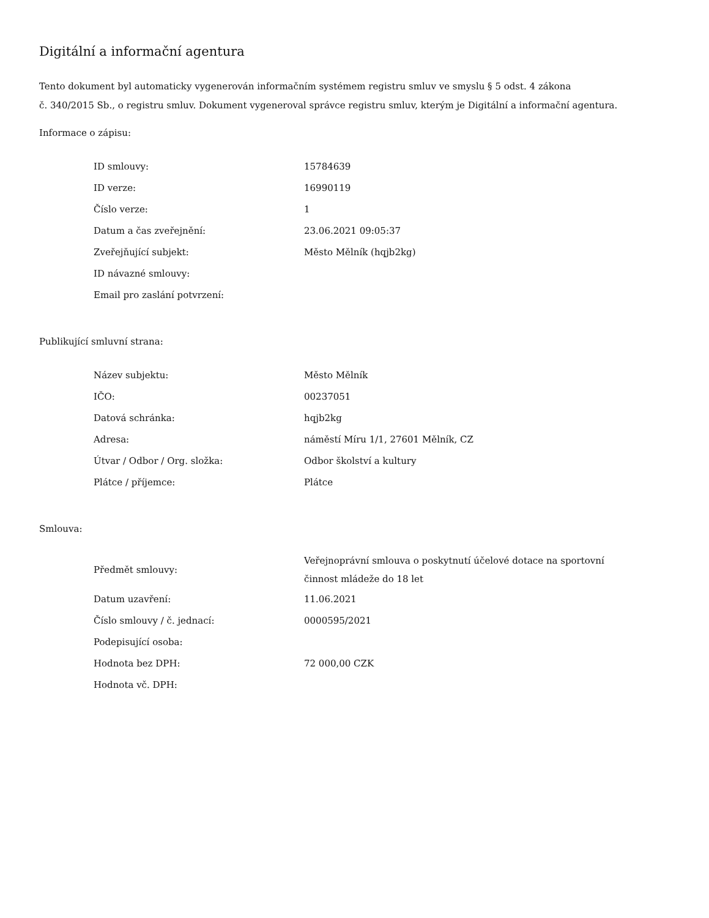Digitální a informační agentura
Tento dokument byl automaticky vygenerován informačním systémem registru smluv ve smyslu § 5 odst. 4 zákona
č. 340/2015 Sb., o registru smluv. Dokument vygeneroval správce registru smluv, kterým je Digitální a informační agentura.
Informace o zápisu:
| ID smlouvy: | 15784639 |
| ID verze: | 16990119 |
| Číslo verze: | 1 |
| Datum a čas zveřejnění: | 23.06.2021 09:05:37 |
| Zveřejňující subjekt: | Město Mělník (hqjb2kg) |
| ID návazné smlouvy: | |
| Email pro zaslání potvrzení: | |
Publikující smluvní strana:
| Název subjektu: | Město Mělník |
| IČO: | 00237051 |
| Datová schránka: | hqjb2kg |
| Adresa: | náměstí Míru 1/1, 27601 Mělník, CZ |
| Útvar / Odbor / Org. složka: | Odbor školství a kultury |
| Plátce / příjemce: | Plátce |
Smlouva:
| Předmět smlouvy: | Veřejnoprávní smlouva o poskytnutí účelové dotace na sportovní činnost mládeže do 18 let |
| Datum uzavření: | 11.06.2021 |
| Číslo smlouvy / č. jednací: | 0000595/2021 |
| Podepisující osoba: | |
| Hodnota bez DPH: | 72 000,00 CZK |
| Hodnota vč. DPH: | |